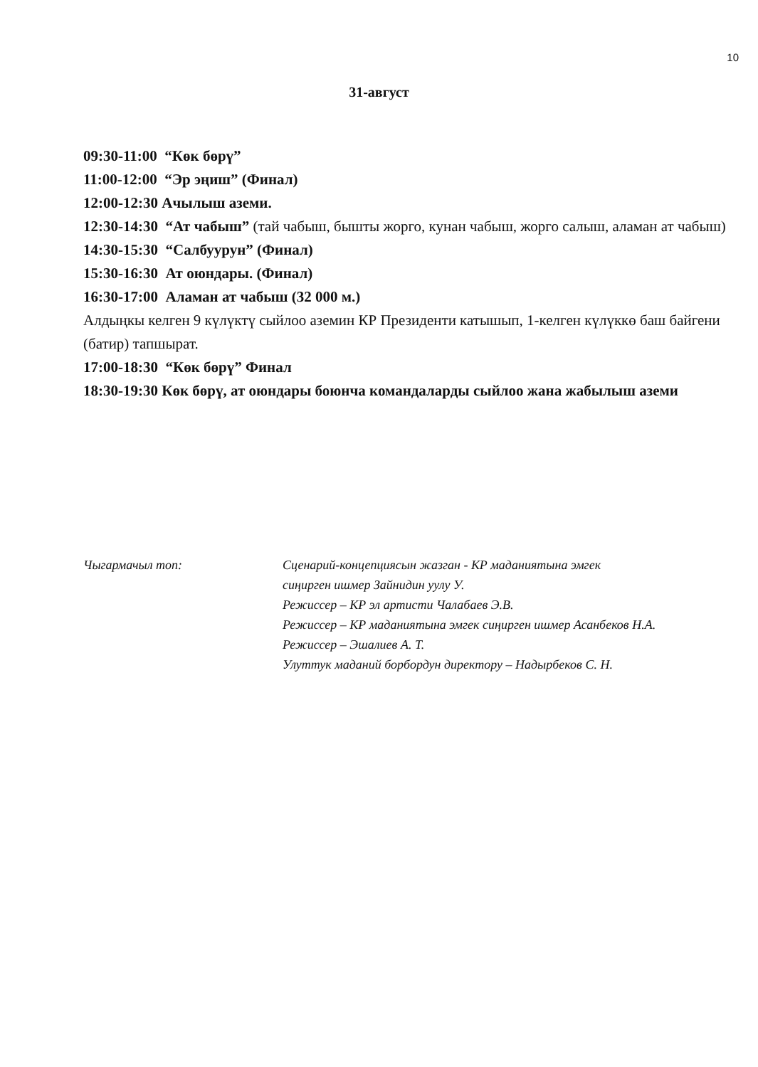10
31-август
09:30-11:00 “Көк бөрү”
11:00-12:00 “Эр эңиш” (Финал)
12:00-12:30 Ачылыш аземи.
12:30-14:30 “Ат чабыш” (тай чабыш, бышты жорго, кунан чабыш, жорго салыш, аламан ат чабыш)
14:30-15:30 “Салбуурун” (Финал)
15:30-16:30 Ат оюндары. (Финал)
16:30-17:00 Аламан ат чабыш (32 000 м.)
Алдыңкы келген 9 күлүктү сыйлоо аземин КР Президенти катышып, 1-келген күлүккө баш байгени (батир) тапшырат.
17:00-18:30 “Көк бөрү” Финал
18:30-19:30 Көк бөрү, ат оюндары боюнча командаларды сыйлоо жана жабылыш аземи
Чыгармачыл топ: Сценарий-концепциясын жазган - КР маданиятына эмгек
сиңирген ишмер Зайнидин уулу У.
Режиссер – КР эл артисти Чалабаев Э.В.
Режиссер – КР маданиятына эмгек сиңирген ишмер Асанбеков Н.А.
Режиссер – Эшалиев А. Т.
Улуттук маданий борбордун директору – Надырбеков С. Н.